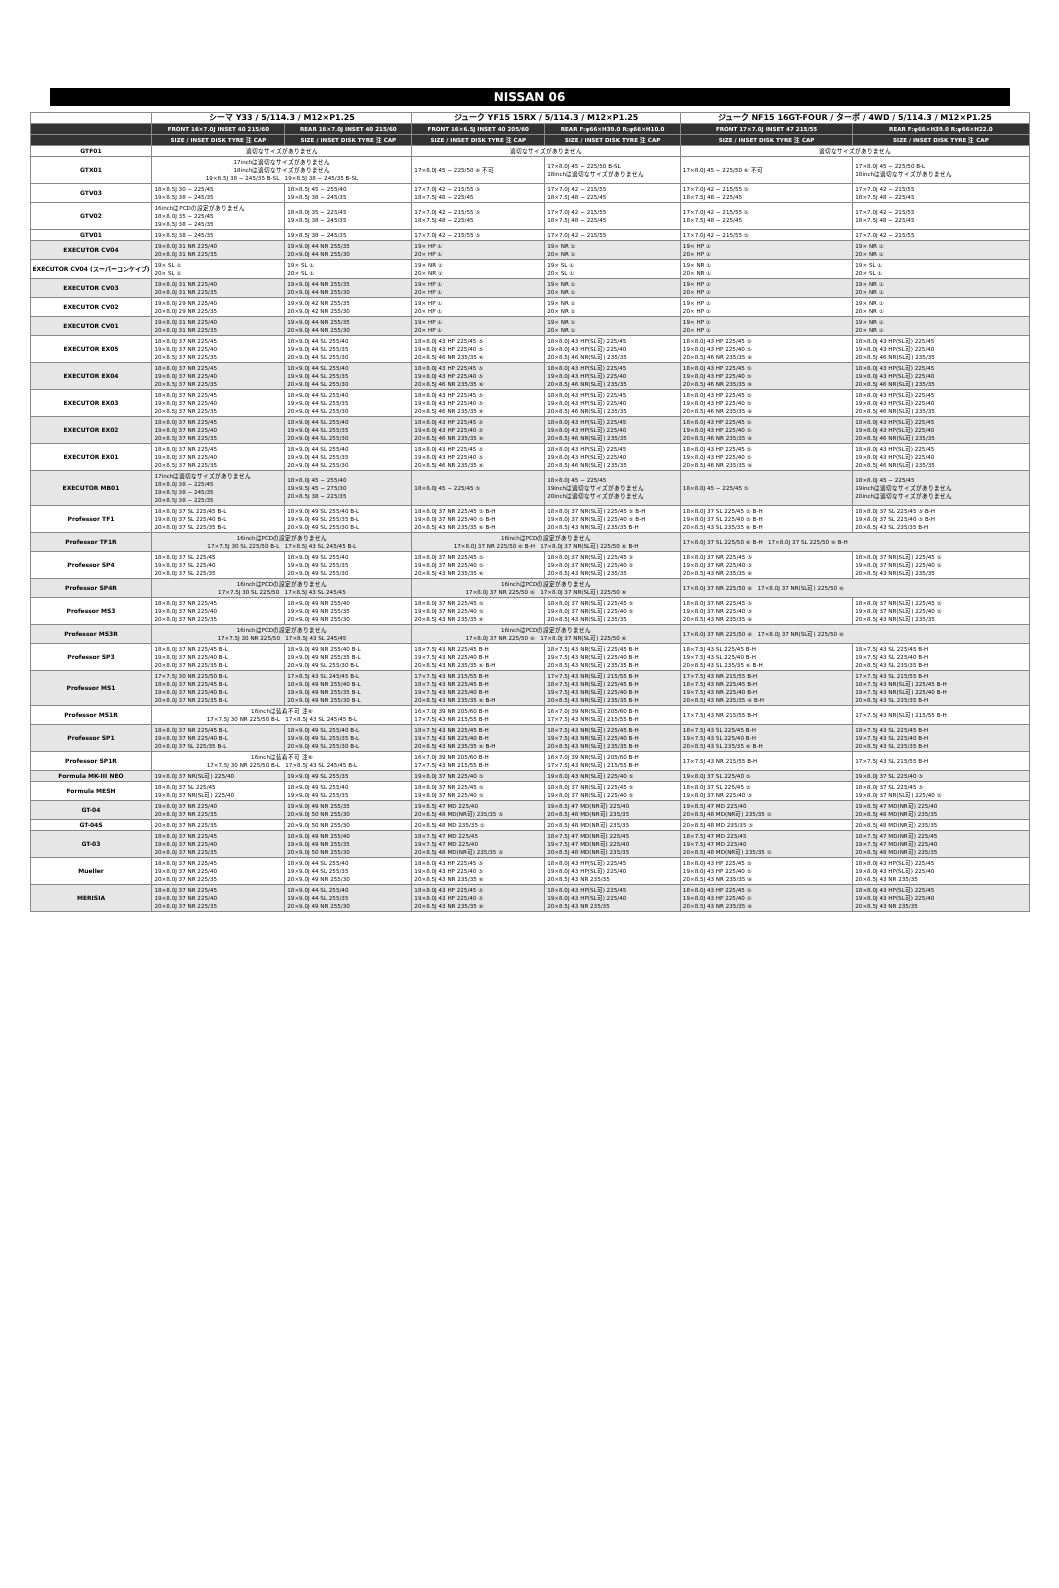NISSAN 06
| | シーマ Y33 / 5/114.3 / M12×P1.25 | | ジューク YF15 15RX / 5/114.3 / M12×P1.25 | | ジューク NF15 16GT-FOUR / ターボ / 4WD / 5/114.3 / M12×P1.25 | |
| --- | --- | --- | --- | --- | --- | --- |
| | FRONT 16×7.0J INSET 40 215/60 | REAR 16×7.0J INSET 40 215/60 | FRONT 16×6.5J INSET 40 205/60 | REAR F:φ66×H39.0 R:φ66×H10.0 | FRONT 17×7.0J INSET 47 215/55 | REAR F:φ66×H39.0 R:φ66×H22.0 |
| | SIZE / INSET DISK TYRE 注 CAP | SIZE / INSET DISK TYRE 注 CAP | SIZE / INSET DISK TYRE 注 CAP | SIZE / INSET DISK TYRE 注 CAP | SIZE / INSET DISK TYRE 注 CAP | SIZE / INSET DISK TYRE 注 CAP |
| GTF01 | 適切なサイズがありません | | 適切なサイズがありません | | 適切なサイズがありません | |
| GTX01 | 17inchは適切なサイズがありません 18inchは適切なサイズがありません 19×8.5J 38 − 245/35 B-SL 19×8.5J 38 − 245/35 B-SL | | 17×8.0J 45 − 225/50 ⑥ 不可 | 17×8.0J 45 − 225/50 B-SL 18inchは適切なサイズがありません | 17×8.0J 45 − 225/50 ⑥ 不可 | 17×8.0J 45 − 225/50 B-L 18inchは適切なサイズがありません |
| GTV03 | 18×8.5J 30 − 225/45 19×8.5J 38 − 245/35 | 18×8.5J 45 − 255/40 19×8.5J 38 − 245/35 | 17×7.0J 42 − 215/55 ⑤ 18×7.5J 48 − 225/45 | 17×7.0J 42 − 215/55 18×7.5J 48 − 225/45 | 17×7.0J 42 − 215/55 ⑤ 18×7.5J 48 − 225/45 | 17×7.0J 42 − 215/55 18×7.5J 48 − 225/45 |
| GTV02 | 16inchはPCDの設定がありません 18×8.0J 35 − 225/45 19×8.5J 38 − 245/35 | 18×8.0J 35 − 225/45 19×8.5J 38 − 245/35 | 17×7.0J 42 − 215/55 ⑤ 18×7.5J 48 − 225/45 | 17×7.0J 42 − 215/55 18×7.5J 48 − 225/45 | 17×7.0J 42 − 215/55 ⑤ 18×7.5J 48 − 225/45 | 17×7.0J 42 − 215/55 18×7.5J 48 − 225/45 |
| GTV01 | 19×8.5J 38 − 245/35 | 19×8.5J 38 − 245/35 | 17×7.0J 42 − 215/55 ⑤ | 17×7.0J 42 − 215/55 | 17×7.0J 42 − 215/55 ⑤ | 17×7.0J 42 − 215/55 |
| EXECUTOR CV04 | 19×8.0J 31 NR 225/40 20×8.0J 31 NR 225/35 | 19×9.0J 44 NR 255/35 20×9.0J 44 NR 255/30 | 19× HP ① 20× HP ① | 19× NR ① 20× NR ① | 19× HP ① 20× HP ① | 19× NR ① 20× NR ① |
| EXECUTOR CV04 (スーパーコンケイブ) | 19× SL ① 20× SL ① | 19× SL ① 20× SL ① | 19× NR ① 20× NR ① | 19× SL ① 20× SL ① | 19× NR ① 20× NR ① | 19× SL ① 20× SL ① |
| EXECUTOR CV03 | 19×8.0J 31 NR 225/40 20×8.0J 31 NR 225/35 | 19×9.0J 44 NR 255/35 20×9.0J 44 NR 255/30 | 19× HP ① 20× HP ① | 19× NR ① 20× NR ① | 19× HP ① 20× HP ① | 19× NR ① 20× NR ① |
| EXECUTOR CV02 | 19×8.0J 29 NR 225/40 20×8.0J 29 NR 225/35 | 19×9.0J 42 NR 255/35 20×9.0J 42 NR 255/30 | 19× HP ① 20× HP ① | 19× NR ① 20× NR ① | 19× HP ① 20× HP ① | 19× NR ① 20× NR ① |
| EXECUTOR CV01 | 19×8.0J 31 NR 225/40 20×8.0J 31 NR 225/35 | 19×9.0J 44 NR 255/35 20×9.0J 44 NR 255/30 | 19× HP ① 20× HP ① | 19× NR ① 20× NR ① | 19× HP ① 20× HP ① | 19× NR ① 20× NR ① |
| EXECUTOR EX05 | 18×8.0J 37 NR 225/45 19×8.0J 37 NR 225/40 20×8.5J 37 NR 225/35 | 18×9.0J 44 SL 255/40 19×9.0J 44 SL 255/35 20×9.0J 44 SL 255/30 | 18×8.0J 43 HP 225/45 ⑤ 19×8.0J 43 HP 225/40 ⑤ 20×8.5J 46 NR 235/35 ⑥ | 18×8.0J 43 HP(SL可) 225/45 19×8.0J 43 HP(SL可) 225/40 20×8.5J 46 NR(SL可) 235/35 | 18×8.0J 43 HP 225/45 ⑤ 19×8.0J 43 HP 225/40 ⑤ 20×8.5J 46 NR 235/35 ⑥ | 18×8.0J 43 HP(SL可) 225/45 19×8.0J 43 HP(SL可) 225/40 20×8.5J 46 NR(SL可) 235/35 |
| EXECUTOR EX04 | 18×8.0J 37 NR 225/45 19×8.0J 37 NR 225/40 20×8.5J 37 NR 225/35 | 18×9.0J 44 SL 255/40 19×9.0J 44 SL 255/35 20×9.0J 44 SL 255/30 | 18×8.0J 43 HP 225/45 ⑤ 19×8.0J 43 HP 225/40 ⑤ 20×8.5J 46 NR 235/35 ⑥ | 18×8.0J 43 HP(SL可) 225/45 19×8.0J 43 HP(SL可) 225/40 20×8.5J 46 NR(SL可) 235/35 | 18×8.0J 43 HP 225/45 ⑤ 19×8.0J 43 HP 225/40 ⑤ 20×8.5J 46 NR 235/35 ⑥ | 18×8.0J 43 HP(SL可) 225/45 19×8.0J 43 HP(SL可) 225/40 20×8.5J 46 NR(SL可) 235/35 |
| EXECUTOR EX03 | 18×8.0J 37 NR 225/45 19×8.0J 37 NR 225/40 20×8.5J 37 NR 225/35 | 18×9.0J 44 SL 255/40 19×9.0J 44 SL 255/35 20×9.0J 44 SL 255/30 | 18×8.0J 43 HP 225/45 ⑤ 19×8.0J 43 HP 225/40 ⑤ 20×8.5J 46 NR 235/35 ⑥ | 18×8.0J 43 HP(SL可) 225/45 19×8.0J 43 HP(SL可) 225/40 20×8.5J 46 NR(SL可) 235/35 | 18×8.0J 43 HP 225/45 ⑤ 19×8.0J 43 HP 225/40 ⑤ 20×8.5J 46 NR 235/35 ⑥ | 18×8.0J 43 HP(SL可) 225/45 19×8.0J 43 HP(SL可) 225/40 20×8.5J 46 NR(SL可) 235/35 |
| EXECUTOR EX02 | 18×8.0J 37 NR 225/45 19×8.0J 37 NR 225/40 20×8.5J 37 NR 225/35 | 18×9.0J 44 SL 255/40 19×9.0J 44 SL 255/35 20×9.0J 44 SL 255/30 | 18×8.0J 43 HP 225/45 ⑤ 19×8.0J 43 HP 225/40 ⑤ 20×8.5J 46 NR 235/35 ⑥ | 18×8.0J 43 HP(SL可) 225/45 19×8.0J 43 HP(SL可) 225/40 20×8.5J 46 NR(SL可) 235/35 | 18×8.0J 43 HP 225/45 ⑤ 19×8.0J 43 HP 225/40 ⑤ 20×8.5J 46 NR 235/35 ⑥ | 18×8.0J 43 HP(SL可) 225/45 19×8.0J 43 HP(SL可) 225/40 20×8.5J 46 NR(SL可) 235/35 |
| EXECUTOR EX01 | 18×8.0J 37 NR 225/45 19×8.0J 37 NR 225/40 20×8.5J 37 NR 225/35 | 18×9.0J 44 SL 255/40 19×9.0J 44 SL 255/35 20×9.0J 44 SL 255/30 | 18×8.0J 43 HP 225/45 ⑤ 19×8.0J 43 HP 225/40 ⑤ 20×8.5J 46 NR 235/35 ⑥ | 18×8.0J 43 HP(SL可) 225/45 19×8.0J 43 HP(SL可) 225/40 20×8.5J 46 NR(SL可) 235/35 | 18×8.0J 43 HP 225/45 ⑤ 19×8.0J 43 HP 225/40 ⑤ 20×8.5J 46 NR 235/35 ⑥ | 18×8.0J 43 HP(SL可) 225/45 19×8.0J 43 HP(SL可) 225/40 20×8.5J 46 NR(SL可) 235/35 |
| EXECUTOR MB01 | 17inchは適切なサイズがありません 18×8.0J 38 − 225/45 19×8.5J 38 − 245/35 20×8.5J 38 − 225/35 | 18×8.0J 45 − 255/40 19×9.5J 45 − 275/30 20×8.5J 38 − 225/35 | 18×8.0J 45 − 225/45 ⑤ | 18×8.0J 45 − 225/45 19inchは適切なサイズがありません 20inchは適切なサイズがありません | 18×8.0J 45 − 225/45 ⑤ | 18×8.0J 45 − 225/45 19inchは適切なサイズがありません 20inchは適切なサイズがありません |
| Professor TF1 | 18×8.0J 37 SL 225/45 B-L 19×8.0J 37 SL 225/40 B-L 20×8.0J 37 SL 225/35 B-L | 18×9.0J 49 SL 255/40 B-L 19×9.0J 49 SL 255/35 B-L 20×9.0J 49 SL 255/30 B-L | 18×8.0J 37 NR 225/45 ⑤ B-H 19×8.0J 37 NR 225/40 ⑤ B-H 20×8.5J 43 NR 235/35 ⑥ B-H | 18×8.0J 37 NR(SL可) 225/45 ⑤ B-H 19×8.0J 37 NR(SL可) 225/40 ⑤ B-H 20×8.5J 43 NR(SL可) 235/35 B-H | 18×8.0J 37 SL 225/45 ⑤ B-H 19×8.0J 37 SL 225/40 ⑤ B-H 20×8.5J 43 SL 235/35 ⑥ B-H | 18×8.0J 37 SL 225/45 ⑤ B-H 19×8.0J 37 SL 225/40 ⑤ B-H 20×8.5J 43 SL 235/35 B-H |
| Professor TF1R | 16inchはPCDの設定がありません 17×7.5J 30 SL 225/50 B-L 17×8.5J 43 SL 245/45 B-L | | 16inchはPCDの設定がありません 17×8.0J 37 NR 225/50 ⑥ B-H 17×8.0J 37 NR(SL可) 225/50 ⑥ B-H | | 17×8.0J 37 SL 225/50 ⑥ B-H 17×8.0J 37 SL 225/50 ⑥ B-H | |
| Professor SP4 | 18×8.0J 37 SL 225/45 19×8.0J 37 SL 225/40 20×8.0J 37 SL 225/35 | 18×9.0J 49 SL 255/40 19×9.0J 49 SL 255/35 20×9.0J 49 SL 255/30 | 18×8.0J 37 NR 225/45 ⑤ 19×8.0J 37 NR 225/40 ⑤ 20×8.5J 43 NR 235/35 ⑥ | 18×8.0J 37 NR(SL可) 225/45 ⑤ 19×8.0J 37 NR(SL可) 225/40 ⑤ 20×8.5J 43 NR(SL可) 235/35 | 18×8.0J 37 NR 225/45 ⑤ 19×8.0J 37 NR 225/40 ⑤ 20×8.5J 43 NR 235/35 ⑥ | 18×8.0J 37 NR(SL可) 225/45 ⑤ 19×8.0J 37 NR(SL可) 225/40 ⑤ 20×8.5J 43 NR(SL可) 235/35 |
| Professor SP4R | 16inchはPCDの設定がありません 17×7.5J 30 SL 225/50 17×8.5J 43 SL 245/45 | | 16inchはPCDの設定がありません 17×8.0J 37 NR 225/50 ⑥ 17×8.0J 37 NR(SL可) 225/50 ⑥ | | 17×8.0J 37 NR 225/50 ⑥ 17×8.0J 37 NR(SL可) 225/50 ⑥ | |
| Professor MS3 | 18×8.0J 37 NR 225/45 19×8.0J 37 NR 225/40 20×8.0J 37 NR 225/35 | 18×9.0J 49 NR 255/40 19×9.0J 49 NR 255/35 20×9.0J 49 NR 255/30 | 18×8.0J 37 NR 225/45 ⑤ 19×8.0J 37 NR 225/40 ⑤ 20×8.5J 43 NR 235/35 ⑥ | 18×8.0J 37 NR(SL可) 225/45 ⑤ 19×8.0J 37 NR(SL可) 225/40 ⑤ 20×8.5J 43 NR(SL可) 235/35 | 18×8.0J 37 NR 225/45 ⑤ 19×8.0J 37 NR 225/40 ⑤ 20×8.5J 43 NR 235/35 ⑥ | 18×8.0J 37 NR(SL可) 225/45 ⑤ 19×8.0J 37 NR(SL可) 225/40 ⑤ 20×8.5J 43 NR(SL可) 235/35 |
| Professor MS3R | 16inchはPCDの設定がありません 17×7.5J 30 NR 225/50 17×8.5J 43 SL 245/45 | | 16inchはPCDの設定がありません 17×8.0J 37 NR 225/50 ⑥ 17×8.0J 37 NR(SL可) 225/50 ⑥ | | 17×8.0J 37 NR 225/50 ⑥ 17×8.0J 37 NR(SL可) 225/50 ⑥ | |
| Professor SP3 | 18×8.0J 37 NR 225/45 B-L 19×8.0J 37 NR 225/40 B-L 20×8.0J 37 NR 225/35 B-L | 18×9.0J 49 NR 255/40 B-L 19×9.0J 49 NR 255/35 B-L 20×9.0J 49 SL 255/30 B-L | 18×7.5J 43 NR 225/45 B-H 19×7.5J 43 NR 225/40 B-H 20×8.5J 43 NR 235/35 ⑥ B-H | 18×7.5J 43 NR(SL可) 225/45 B-H 19×7.5J 43 NR(SL可) 225/40 B-H 20×8.5J 43 NR(SL可) 235/35 B-H | 18×7.5J 43 SL 225/45 B-H 19×7.5J 43 SL 225/40 B-H 20×8.5J 43 SL 235/35 ⑥ B-H | 18×7.5J 43 SL 225/45 B-H 19×7.5J 43 SL 225/40 B-H 20×8.5J 43 SL 235/35 B-H |
| Professor MS1 | 17×7.5J 30 NR 225/50 B-L 18×8.0J 37 NR 225/45 B-L 19×8.0J 37 NR 225/40 B-L 20×8.0J 37 NR 225/35 B-L | 17×8.5J 43 SL 245/45 B-L 18×9.0J 49 NR 255/40 B-L 19×9.0J 49 NR 255/35 B-L 20×9.0J 49 NR 255/30 B-L | 17×7.5J 43 NR 215/55 B-H 18×7.5J 43 NR 225/45 B-H 19×7.5J 43 NR 225/40 B-H 20×8.5J 43 NR 235/35 ⑥ B-H | 17×7.5J 43 NR(SL可) 215/55 B-H 18×7.5J 43 NR(SL可) 225/45 B-H 19×7.5J 43 NR(SL可) 225/40 B-H 20×8.5J 43 NR(SL可) 235/35 B-H | 17×7.5J 43 NR 215/55 B-H 18×7.5J 43 NR 225/45 B-H 19×7.5J 43 NR 225/40 B-H 20×8.5J 43 NR 235/35 ⑥ B-H | 17×7.5J 43 SL 215/55 B-H 18×7.5J 43 NR(SL可) 225/45 B-H 19×7.5J 43 NR(SL可) 225/40 B-H 20×8.5J 43 SL 235/35 B-H |
| Professor MS1R | 16inchは装着不可 注⑧ 17×7.5J 30 NR 225/50 B-L 17×8.5J 43 SL 245/45 B-L | | 16×7.0J 39 NR 205/60 B-H 17×7.5J 43 NR 215/55 B-H | 16×7.0J 39 NR(SL可) 205/60 B-H 17×7.5J 43 NR(SL可) 215/55 B-H | 17×7.5J 43 NR 215/55 B-H | 17×7.5J 43 NR(SL可) 215/55 B-H |
| Professor SP1 | 18×8.0J 37 NR 225/45 B-L 19×8.0J 37 NR 225/40 B-L 20×8.0J 37 SL 225/35 B-L | 18×9.0J 49 SL 255/40 B-L 19×9.0J 49 SL 255/35 B-L 20×9.0J 49 SL 255/30 B-L | 18×7.5J 43 NR 225/45 B-H 19×7.5J 43 NR 225/40 B-H 20×8.5J 43 NR 235/35 ⑥ B-H | 18×7.5J 43 NR(SL可) 225/45 B-H 19×7.5J 43 NR(SL可) 225/40 B-H 20×8.5J 43 NR(SL可) 235/35 B-H | 18×7.5J 43 SL 225/45 B-H 19×7.5J 43 SL 225/40 B-H 20×8.5J 43 SL 235/35 ⑥ B-H | 18×7.5J 43 SL 225/45 B-H 19×7.5J 43 SL 225/40 B-H 20×8.5J 43 SL 235/35 B-H |
| Professor SP1R | 16inchは装着不可 注⑧ 17×7.5J 30 NR 225/50 B-L 17×8.5J 43 SL 245/45 B-L | | 16×7.0J 39 NR 205/60 B-H 17×7.5J 43 NR 215/55 B-H | 16×7.0J 39 NR(SL可) 205/60 B-H 17×7.5J 43 NR(SL可) 215/55 B-H | 17×7.5J 43 NR 215/55 B-H | 17×7.5J 43 SL 215/55 B-H |
| Formula MK-III NEO | 19×8.0J 37 NR(SL可) 225/40 | 19×9.0J 49 SL 255/35 | 19×8.0J 37 NR 225/40 ⑤ | 19×8.0J 43 NR(SL可) 225/40 ⑤ | 19×8.0J 37 SL 225/40 ⑤ | 19×8.0J 37 SL 225/40 ⑤ |
| Formula MESH | 18×8.0J 37 SL 225/45 19×8.0J 37 NR(SL可) 225/40 | 18×9.0J 49 SL 255/40 19×9.0J 49 SL 255/35 | 18×8.0J 37 NR 225/45 ⑤ 19×8.0J 37 NR 225/40 ⑤ | 18×8.0J 37 NR(SL可) 225/45 ⑤ 19×8.0J 37 NR(SL可) 225/40 ⑤ | 18×8.0J 37 SL 225/45 ⑤ 19×8.0J 37 NR 225/40 ⑤ | 18×8.0J 37 SL 225/45 ⑤ 19×8.0J 37 NR(SL可) 225/40 ⑤ |
| GT-04 | 19×8.0J 37 NR 225/40 20×8.0J 37 NR 225/35 | 19×9.0J 49 NR 255/35 20×9.0J 50 NR 255/30 | 19×8.5J 47 MD 225/40 20×8.5J 48 MD(NR可) 235/35 ⑤ | 19×8.5J 47 MD(NR可) 225/40 20×8.5J 48 MD(NR可) 235/35 | 19×8.5J 47 MD 225/40 20×8.5J 48 MD(NR可) 235/35 ⑤ | 19×8.5J 47 MD(NR可) 225/40 20×8.5J 48 MD(NR可) 235/35 |
| GT-04S | 20×8.0J 37 NR 225/35 | 20×9.0J 50 NR 255/30 | 20×8.5J 48 MD 235/35 ⑤ | 20×8.5J 48 MD(NR可) 235/35 | 20×8.5J 48 MD 235/35 ⑤ | 20×8.5J 48 MD(NR可) 235/35 |
| GT-03 | 18×8.0J 37 NR 225/45 19×8.0J 37 NR 225/40 20×8.0J 37 NR 225/35 | 18×9.0J 49 NR 255/40 19×9.0J 49 NR 255/35 20×9.0J 50 NR 255/30 | 18×7.5J 47 MD 225/45 19×7.5J 47 MD 225/40 20×8.5J 48 MD(NR可) 235/35 ⑤ | 18×7.5J 47 MD(NR可) 225/45 19×7.5J 47 MD(NR可) 225/40 20×8.5J 48 MD(NR可) 235/35 | 18×7.5J 47 MD 225/45 19×7.5J 47 MD 225/40 20×8.5J 48 MD(NR可) 235/35 ⑤ | 18×7.5J 47 MD(NR可) 225/45 19×7.5J 47 MD(NR可) 225/40 20×8.5J 48 MD(NR可) 235/35 |
| Mueller | 18×8.0J 37 NR 225/45 19×8.0J 37 NR 225/40 20×8.0J 37 NR 225/35 | 18×9.0J 44 SL 255/40 19×9.0J 44 SL 255/35 20×9.0J 49 NR 255/30 | 18×8.0J 43 HP 225/45 ⑤ 19×8.0J 43 HP 225/40 ⑤ 20×8.5J 43 NR 235/35 ⑥ | 18×8.0J 43 HP(SL可) 225/45 19×8.0J 43 HP(SL可) 225/40 20×8.5J 43 NR 235/35 | 18×8.0J 43 HP 225/45 ⑤ 19×8.0J 43 HP 225/40 ⑤ 20×8.5J 43 NR 235/35 ⑥ | 18×8.0J 43 HP(SL可) 225/45 19×8.0J 43 HP(SL可) 225/40 20×8.5J 43 NR 235/35 |
| MERISIA | 18×8.0J 37 NR 225/45 19×8.0J 37 NR 225/40 20×8.0J 37 NR 225/35 | 18×9.0J 44 SL 255/40 19×9.0J 44 SL 255/35 20×9.0J 49 NR 255/30 | 18×8.0J 43 HP 225/45 ⑤ 19×8.0J 43 HP 225/40 ⑤ 20×8.5J 43 NR 235/35 ⑥ | 18×8.0J 43 HP(SL可) 225/45 19×8.0J 43 HP(SL可) 225/40 20×8.5J 43 NR 235/35 | 18×8.0J 43 HP 225/45 ⑤ 19×8.0J 43 HP 225/40 ⑤ 20×8.5J 43 NR 235/35 ⑥ | 18×8.0J 43 HP(SL可) 225/45 19×8.0J 43 HP(SL可) 225/40 20×8.5J 43 NR 235/35 |